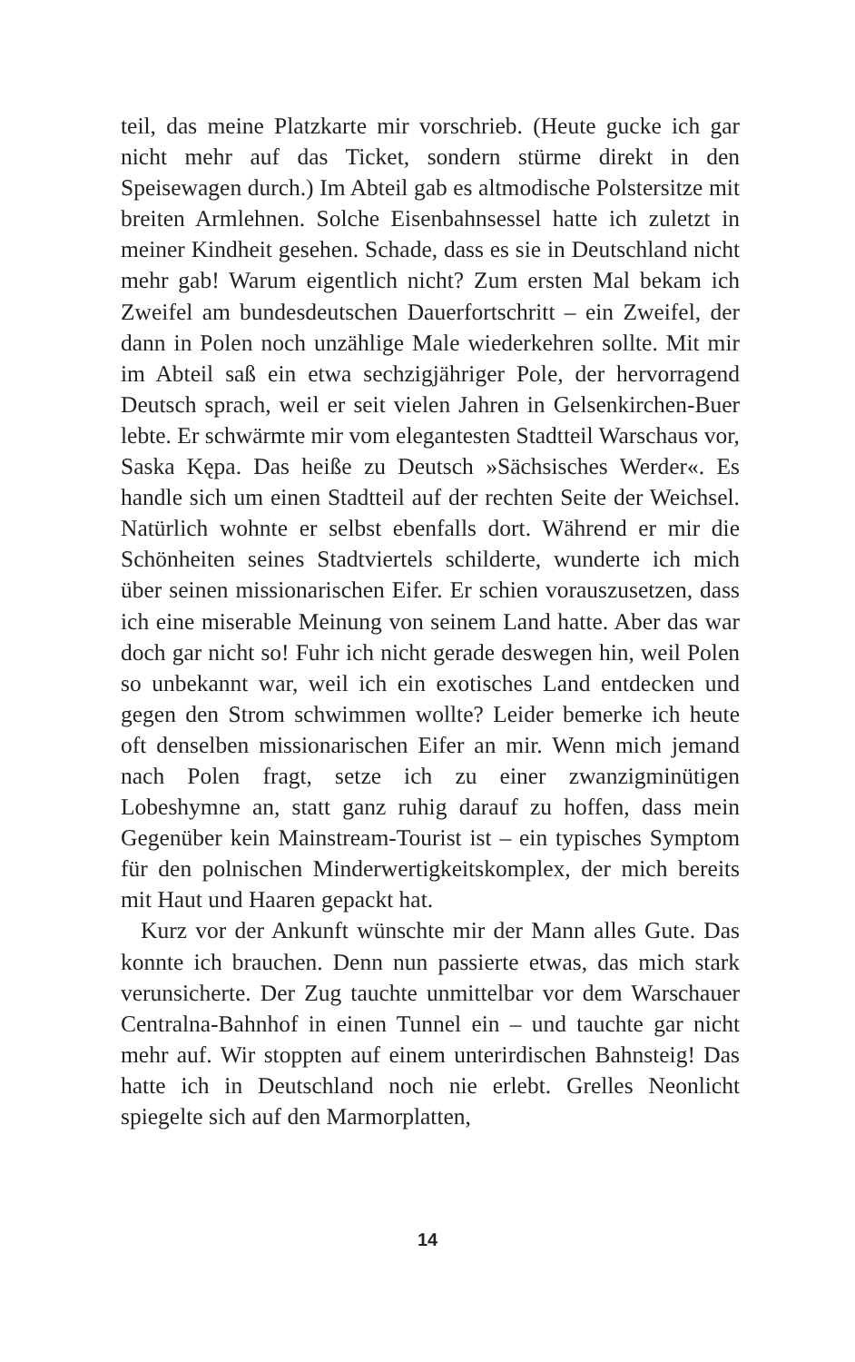teil, das meine Platzkarte mir vorschrieb. (Heute gucke ich gar nicht mehr auf das Ticket, sondern stürme direkt in den Speisewagen durch.) Im Abteil gab es altmodische Polstersitze mit breiten Armlehnen. Solche Eisenbahnsessel hatte ich zuletzt in meiner Kindheit gesehen. Schade, dass es sie in Deutschland nicht mehr gab! Warum eigentlich nicht? Zum ersten Mal bekam ich Zweifel am bundesdeutschen Dauerfortschritt – ein Zweifel, der dann in Polen noch unzählige Male wiederkehren sollte. Mit mir im Abteil saß ein etwa sechzigjähriger Pole, der hervorragend Deutsch sprach, weil er seit vielen Jahren in Gelsenkirchen-Buer lebte. Er schwärmte mir vom elegantesten Stadtteil Warschaus vor, Saska Kępa. Das heiße zu Deutsch »Sächsisches Werder«. Es handle sich um einen Stadtteil auf der rechten Seite der Weichsel. Natürlich wohnte er selbst ebenfalls dort. Während er mir die Schönheiten seines Stadtviertels schilderte, wunderte ich mich über seinen missionarischen Eifer. Er schien vorauszusetzen, dass ich eine miserable Meinung von seinem Land hatte. Aber das war doch gar nicht so! Fuhr ich nicht gerade deswegen hin, weil Polen so unbekannt war, weil ich ein exotisches Land entdecken und gegen den Strom schwimmen wollte? Leider bemerke ich heute oft denselben missionarischen Eifer an mir. Wenn mich jemand nach Polen fragt, setze ich zu einer zwanzigminütigen Lobeshymne an, statt ganz ruhig darauf zu hoffen, dass mein Gegenüber kein Mainstream-Tourist ist – ein typisches Symptom für den polnischen Minderwertigkeitskomplex, der mich bereits mit Haut und Haaren gepackt hat.
Kurz vor der Ankunft wünschte mir der Mann alles Gute. Das konnte ich brauchen. Denn nun passierte etwas, das mich stark verunsicherte. Der Zug tauchte unmittelbar vor dem Warschauer Centralna-Bahnhof in einen Tunnel ein – und tauchte gar nicht mehr auf. Wir stoppten auf einem unterirdischen Bahnsteig! Das hatte ich in Deutschland noch nie erlebt. Grelles Neonlicht spiegelte sich auf den Marmorplatten,
14